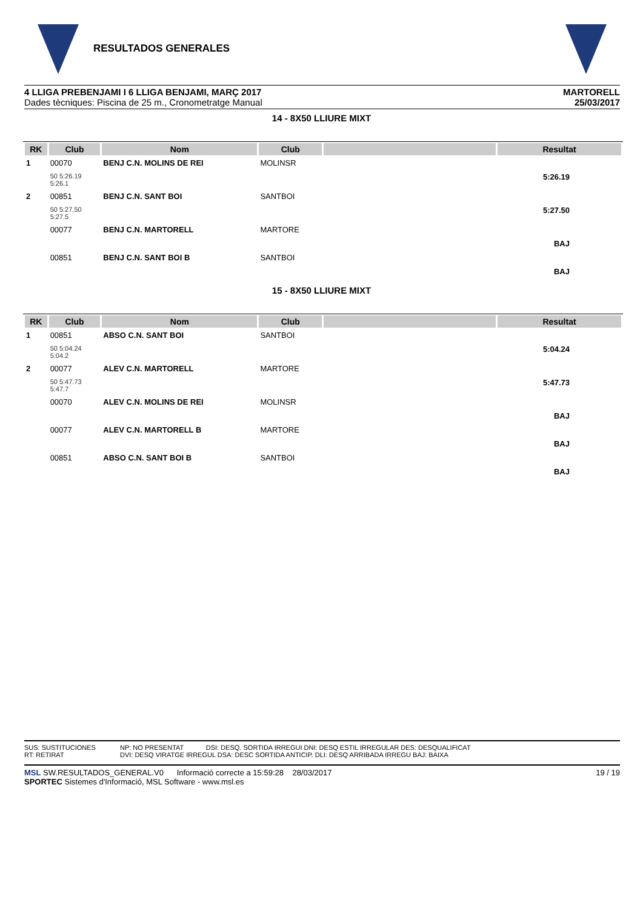RESULTADOS GENERALES
4 LLIGA PREBENJAMI I 6 LLIGA BENJAMI, MARÇ 2017
Dades tècniques: Piscina de 25 m., Cronometratge Manual
MARTORELL
25/03/2017
14 - 8X50 LLIURE MIXT
| RK | Club | Nom | Club | | Resultat |
| --- | --- | --- | --- | --- | --- |
| 1 | 00070 | BENJ C.N. MOLINS DE REI | MOLINSR | | |
| | 50 5:26.19 5:26.1 | | | | 5:26.19 |
| 2 | 00851 | BENJ C.N. SANT BOI | SANTBOI | | |
| | 50 5:27.50 5:27.5 | | | | 5:27.50 |
| | 00077 | BENJ C.N. MARTORELL | MARTORE | | |
| | | | | | BAJ |
| | 00851 | BENJ C.N. SANT BOI B | SANTBOI | | |
| | | | | | BAJ |
15 - 8X50 LLIURE MIXT
| RK | Club | Nom | Club | | Resultat |
| --- | --- | --- | --- | --- | --- |
| 1 | 00851 | ABSO C.N. SANT BOI | SANTBOI | | |
| | 50 5:04.24 5:04.2 | | | | 5:04.24 |
| 2 | 00077 | ALEV C.N. MARTORELL | MARTORE | | |
| | 50 5:47.73 5:47.7 | | | | 5:47.73 |
| | 00070 | ALEV C.N. MOLINS DE REI | MOLINSR | | |
| | | | | | BAJ |
| | 00077 | ALEV C.N. MARTORELL B | MARTORE | | |
| | | | | | BAJ |
| | 00851 | ABSO C.N. SANT BOI B | SANTBOI | | |
| | | | | | BAJ |
SUS: SUSTITUCIONES
RT: RETIRAT
NP: NO PRESENTAT DSI: DESQ. SORTIDA IRREGUI DNI: DESQ ESTIL IRREGULAR DES: DESQUALIFICAT
DVI: DESQ VIRATGE IRREGUL DSA: DESC SORTIDA ANTICIP. DLI: DESQ ARRIBADA IRREGU BAJ: BAIXA
MSL SW.RESULTADOS_GENERAL.V0 Informació correcte a 15:59:28 28/03/2017
SPORTEC Sistemes d'Informació, MSL Software - www.msl.es
19 / 19